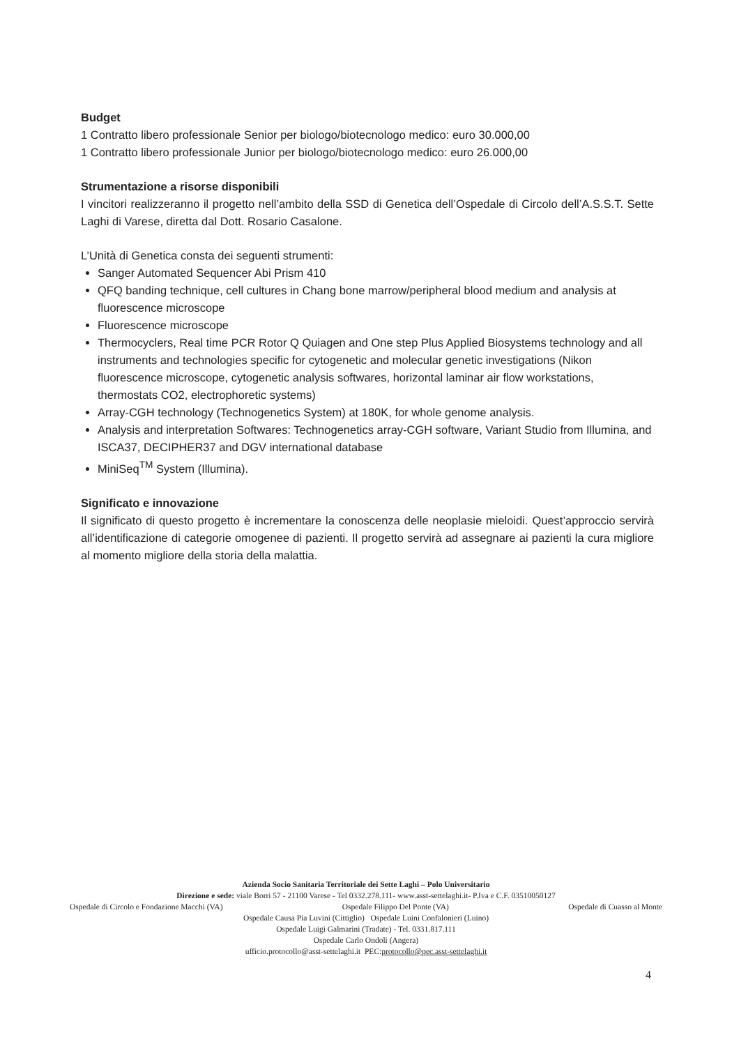Budget
1 Contratto libero professionale Senior per biologo/biotecnologo medico: euro 30.000,00
1 Contratto libero professionale Junior per biologo/biotecnologo medico: euro 26.000,00
Strumentazione a risorse disponibili
I vincitori realizzeranno il progetto nell’ambito della SSD di Genetica dell’Ospedale di Circolo dell’A.S.S.T. Sette Laghi di Varese, diretta dal Dott. Rosario Casalone.
L’Unità di Genetica consta dei seguenti strumenti:
Sanger Automated Sequencer Abi Prism 410
QFQ banding technique, cell cultures in Chang bone marrow/peripheral blood medium and analysis at fluorescence microscope
Fluorescence microscope
Thermocyclers, Real time PCR Rotor Q Quiagen and One step Plus Applied Biosystems technology and all instruments and technologies specific for cytogenetic and molecular genetic investigations (Nikon fluorescence microscope, cytogenetic analysis softwares, horizontal laminar air flow workstations, thermostats CO2, electrophoretic systems)
Array-CGH technology (Technogenetics System) at 180K, for whole genome analysis.
Analysis and interpretation Softwares: Technogenetics array-CGH software, Variant Studio from Illumina, and ISCA37, DECIPHER37 and DGV international database
MiniSeq<sup>TM</sup> System (Illumina).
Significato e innovazione
Il significato di questo progetto è incrementare la conoscenza delle neoplasie mieloidi. Quest’approccio servirà all’identificazione di categorie omogenee di pazienti. Il progetto servirà ad assegnare ai pazienti la cura migliore al momento migliore della storia della malattia.
Azienda Socio Sanitaria Territoriale dei Sette Laghi – Polo Universitario
Direzione e sede: viale Borri 57 - 21100 Varese - Tel 0332.278.111- www.asst-settelaghi.it- P.Iva e C.F. 03510050127
Ospedale di Circolo e Fondazione Macchi (VA) Ospedale Filippo Del Ponte (VA) Ospedale di Cuasso al Monte
Ospedale Causa Pia Luvini (Cittiglio) Ospedale Luini Confalonieri (Luino)
Ospedale Luigi Galmarini (Tradate) - Tel. 0331.817.111
Ospedale Carlo Ondoli (Angera)
ufficio.protocollo@asst-settelaghi.it PEC:protocollo@pec.asst-settelaghi.it
4